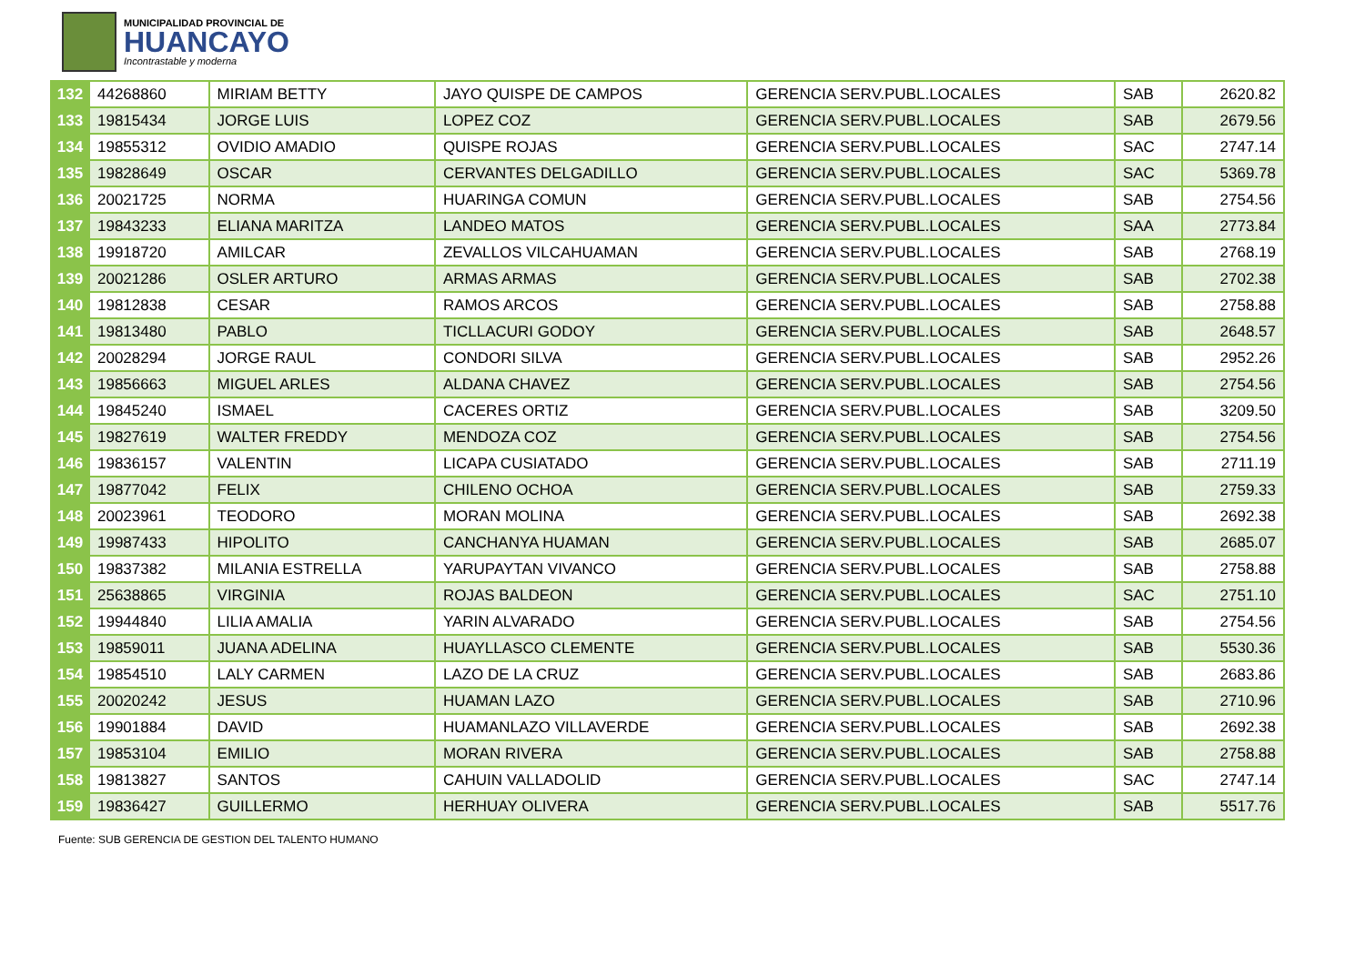MUNICIPALIDAD PROVINCIAL DE
HUANCAYO
Incontrastable y moderna
| 132 | 44268860 | MIRIAM BETTY | JAYO QUISPE DE CAMPOS | GERENCIA SERV.PUBL.LOCALES | SAB | 2620.82 |
| 133 | 19815434 | JORGE LUIS | LOPEZ COZ | GERENCIA SERV.PUBL.LOCALES | SAB | 2679.56 |
| 134 | 19855312 | OVIDIO AMADIO | QUISPE ROJAS | GERENCIA SERV.PUBL.LOCALES | SAC | 2747.14 |
| 135 | 19828649 | OSCAR | CERVANTES DELGADILLO | GERENCIA SERV.PUBL.LOCALES | SAC | 5369.78 |
| 136 | 20021725 | NORMA | HUARINGA COMUN | GERENCIA SERV.PUBL.LOCALES | SAB | 2754.56 |
| 137 | 19843233 | ELIANA MARITZA | LANDEO MATOS | GERENCIA SERV.PUBL.LOCALES | SAA | 2773.84 |
| 138 | 19918720 | AMILCAR | ZEVALLOS VILCAHUAMAN | GERENCIA SERV.PUBL.LOCALES | SAB | 2768.19 |
| 139 | 20021286 | OSLER ARTURO | ARMAS ARMAS | GERENCIA SERV.PUBL.LOCALES | SAB | 2702.38 |
| 140 | 19812838 | CESAR | RAMOS ARCOS | GERENCIA SERV.PUBL.LOCALES | SAB | 2758.88 |
| 141 | 19813480 | PABLO | TICLLACURI GODOY | GERENCIA SERV.PUBL.LOCALES | SAB | 2648.57 |
| 142 | 20028294 | JORGE RAUL | CONDORI SILVA | GERENCIA SERV.PUBL.LOCALES | SAB | 2952.26 |
| 143 | 19856663 | MIGUEL ARLES | ALDANA CHAVEZ | GERENCIA SERV.PUBL.LOCALES | SAB | 2754.56 |
| 144 | 19845240 | ISMAEL | CACERES ORTIZ | GERENCIA SERV.PUBL.LOCALES | SAB | 3209.50 |
| 145 | 19827619 | WALTER FREDDY | MENDOZA COZ | GERENCIA SERV.PUBL.LOCALES | SAB | 2754.56 |
| 146 | 19836157 | VALENTIN | LICAPA CUSIATADO | GERENCIA SERV.PUBL.LOCALES | SAB | 2711.19 |
| 147 | 19877042 | FELIX | CHILENO OCHOA | GERENCIA SERV.PUBL.LOCALES | SAB | 2759.33 |
| 148 | 20023961 | TEODORO | MORAN MOLINA | GERENCIA SERV.PUBL.LOCALES | SAB | 2692.38 |
| 149 | 19987433 | HIPOLITO | CANCHANYA HUAMAN | GERENCIA SERV.PUBL.LOCALES | SAB | 2685.07 |
| 150 | 19837382 | MILANIA ESTRELLA | YARUPAYTAN VIVANCO | GERENCIA SERV.PUBL.LOCALES | SAB | 2758.88 |
| 151 | 25638865 | VIRGINIA | ROJAS BALDEON | GERENCIA SERV.PUBL.LOCALES | SAC | 2751.10 |
| 152 | 19944840 | LILIA AMALIA | YARIN ALVARADO | GERENCIA SERV.PUBL.LOCALES | SAB | 2754.56 |
| 153 | 19859011 | JUANA ADELINA | HUAYLLASCO CLEMENTE | GERENCIA SERV.PUBL.LOCALES | SAB | 5530.36 |
| 154 | 19854510 | LALY CARMEN | LAZO DE LA CRUZ | GERENCIA SERV.PUBL.LOCALES | SAB | 2683.86 |
| 155 | 20020242 | JESUS | HUAMAN LAZO | GERENCIA SERV.PUBL.LOCALES | SAB | 2710.96 |
| 156 | 19901884 | DAVID | HUAMANLAZO VILLAVERDE | GERENCIA SERV.PUBL.LOCALES | SAB | 2692.38 |
| 157 | 19853104 | EMILIO | MORAN RIVERA | GERENCIA SERV.PUBL.LOCALES | SAB | 2758.88 |
| 158 | 19813827 | SANTOS | CAHUIN VALLADOLID | GERENCIA SERV.PUBL.LOCALES | SAC | 2747.14 |
| 159 | 19836427 | GUILLERMO | HERHUAY OLIVERA | GERENCIA SERV.PUBL.LOCALES | SAB | 5517.76 |
Fuente: SUB GERENCIA DE GESTION DEL TALENTO HUMANO